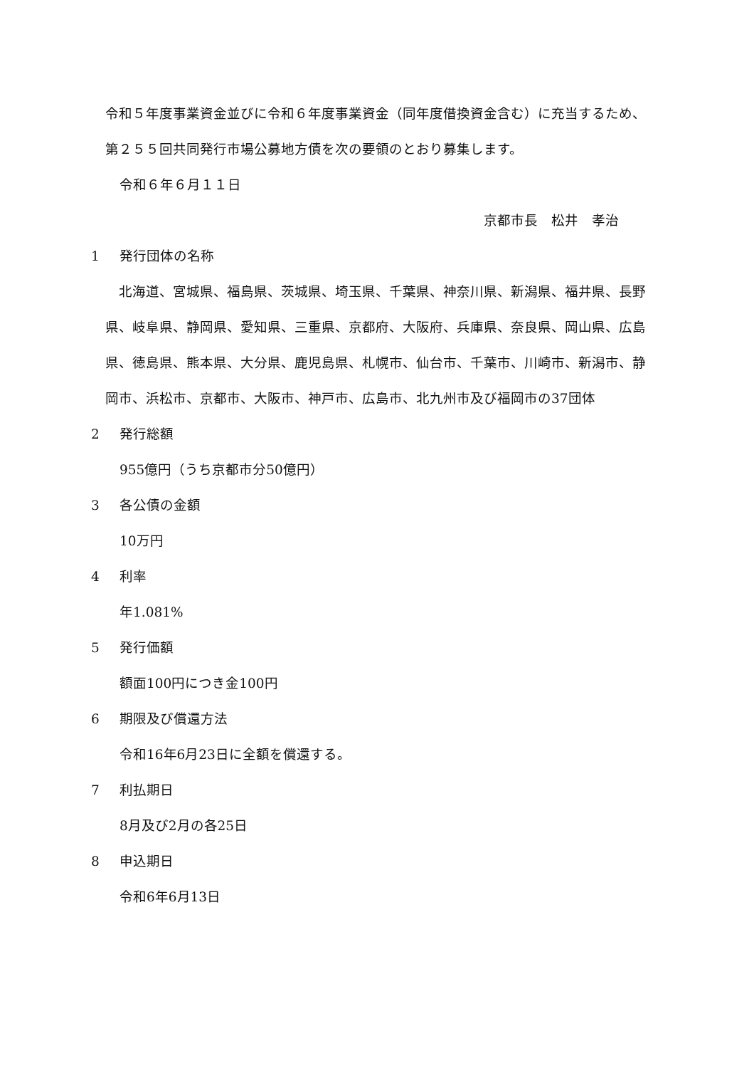令和５年度事業資金並びに令和６年度事業資金（同年度借換資金含む）に充当するため、第２５５回共同発行市場公募地方債を次の要領のとおり募集します。
令和６年６月１１日
京都市長　松井　孝治
1 発行団体の名称
　北海道、宮城県、福島県、茨城県、埼玉県、千葉県、神奈川県、新潟県、福井県、長野県、岐阜県、静岡県、愛知県、三重県、京都府、大阪府、兵庫県、奈良県、岡山県、広島県、徳島県、熊本県、大分県、鹿児島県、札幌市、仙台市、千葉市、川崎市、新潟市、静岡市、浜松市、京都市、大阪市、神戸市、広島市、北九州市及び福岡市の37団体
2 発行総額
955億円（うち京都市分50億円）
3 各公債の金額
10万円
4 利率
年1.081%
5 発行価額
額面100円につき金100円
6 期限及び償還方法
令和16年6月23日に全額を償還する。
7 利払期日
8月及び2月の各25日
8 申込期日
令和6年6月13日